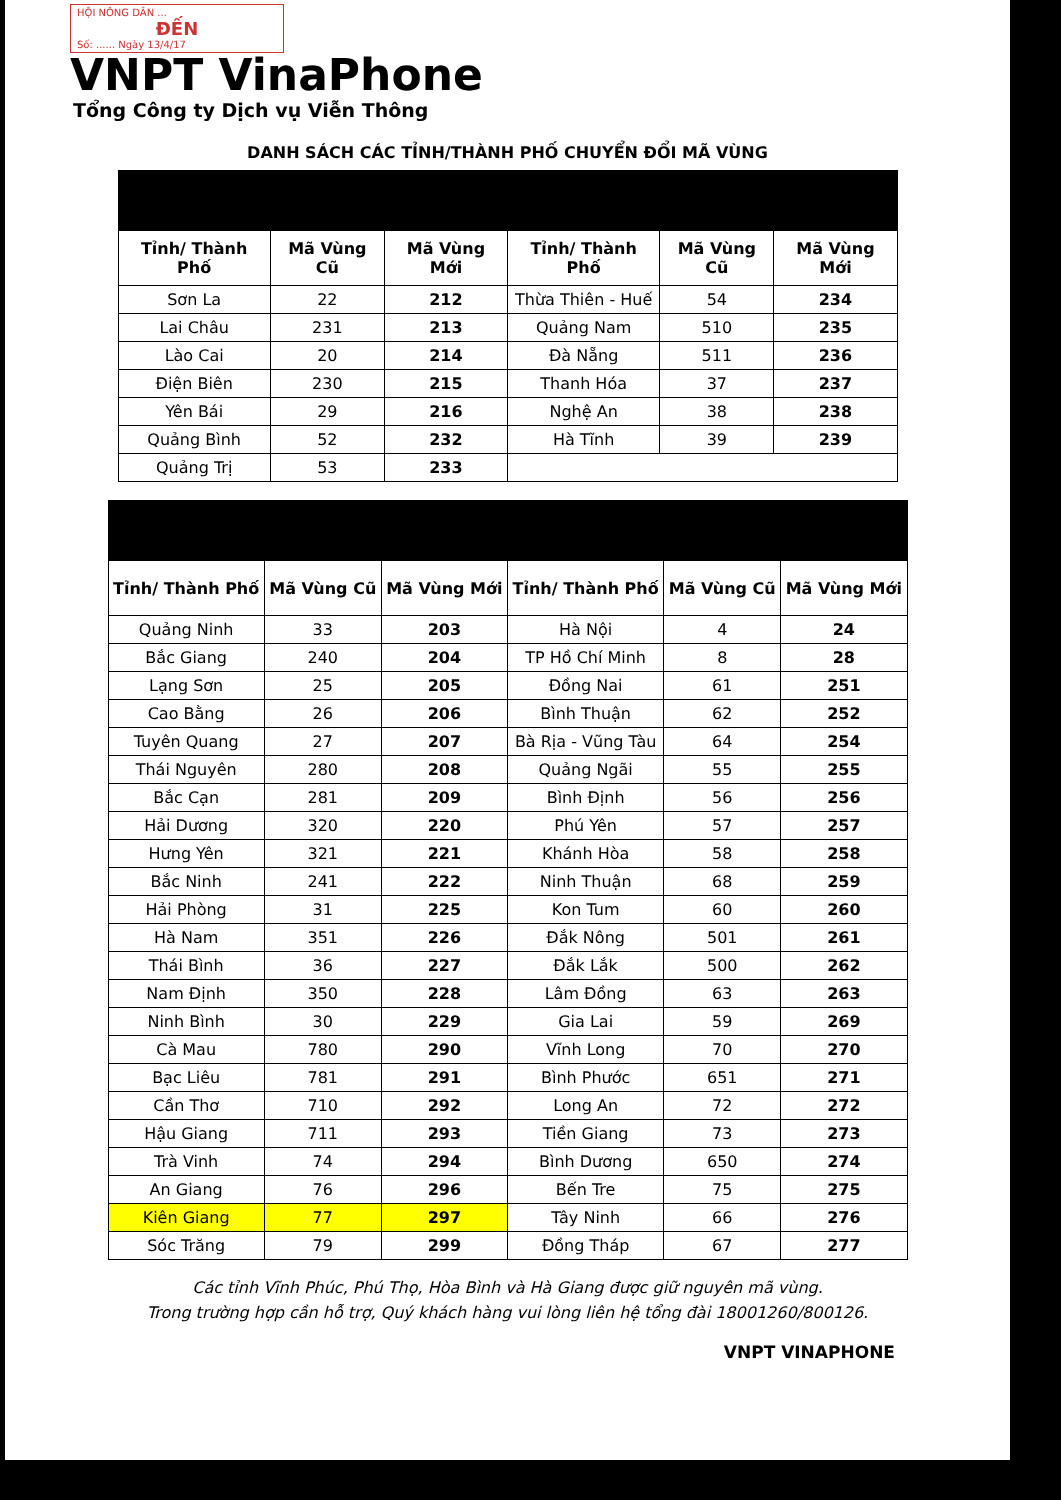HỘI NÔNG DÂN ...
ĐẾN
Số: ...... Ngày 13/4/17
VNPT VinaPhone
Tổng Công ty Dịch vụ Viễn Thông
DANH SÁCH CÁC TỈNH/THÀNH PHỐ CHUYỂN ĐỔI MÃ VÙNG
| Tỉnh/ Thành Phố | Mã Vùng Cũ | Mã Vùng Mới | Tỉnh/ Thành Phố | Mã Vùng Cũ | Mã Vùng Mới |
| --- | --- | --- | --- | --- | --- |
| Sơn La | 22 | 212 | Thừa Thiên - Huế | 54 | 234 |
| Lai Châu | 231 | 213 | Quảng Nam | 510 | 235 |
| Lào Cai | 20 | 214 | Đà Nẵng | 511 | 236 |
| Điện Biên | 230 | 215 | Thanh Hóa | 37 | 237 |
| Yên Bái | 29 | 216 | Nghệ An | 38 | 238 |
| Quảng Bình | 52 | 232 | Hà Tĩnh | 39 | 239 |
| Quảng Trị | 53 | 233 | | | |
| Tỉnh/ Thành Phố | Mã Vùng Cũ | Mã Vùng Mới | Tỉnh/ Thành Phố | Mã Vùng Cũ | Mã Vùng Mới |
| --- | --- | --- | --- | --- | --- |
| Quảng Ninh | 33 | 203 | Hà Nội | 4 | 24 |
| Bắc Giang | 240 | 204 | TP Hồ Chí Minh | 8 | 28 |
| Lạng Sơn | 25 | 205 | Đồng Nai | 61 | 251 |
| Cao Bằng | 26 | 206 | Bình Thuận | 62 | 252 |
| Tuyên Quang | 27 | 207 | Bà Rịa - Vũng Tàu | 64 | 254 |
| Thái Nguyên | 280 | 208 | Quảng Ngãi | 55 | 255 |
| Bắc Cạn | 281 | 209 | Bình Định | 56 | 256 |
| Hải Dương | 320 | 220 | Phú Yên | 57 | 257 |
| Hưng Yên | 321 | 221 | Khánh Hòa | 58 | 258 |
| Bắc Ninh | 241 | 222 | Ninh Thuận | 68 | 259 |
| Hải Phòng | 31 | 225 | Kon Tum | 60 | 260 |
| Hà Nam | 351 | 226 | Đắk Nông | 501 | 261 |
| Thái Bình | 36 | 227 | Đắk Lắk | 500 | 262 |
| Nam Định | 350 | 228 | Lâm Đồng | 63 | 263 |
| Ninh Bình | 30 | 229 | Gia Lai | 59 | 269 |
| Cà Mau | 780 | 290 | Vĩnh Long | 70 | 270 |
| Bạc Liêu | 781 | 291 | Bình Phước | 651 | 271 |
| Cần Thơ | 710 | 292 | Long An | 72 | 272 |
| Hậu Giang | 711 | 293 | Tiền Giang | 73 | 273 |
| Trà Vinh | 74 | 294 | Bình Dương | 650 | 274 |
| An Giang | 76 | 296 | Bến Tre | 75 | 275 |
| Kiên Giang | 77 | 297 | Tây Ninh | 66 | 276 |
| Sóc Trăng | 79 | 299 | Đồng Tháp | 67 | 277 |
Các tỉnh Vĩnh Phúc, Phú Thọ, Hòa Bình và Hà Giang được giữ nguyên mã vùng.
Trong trường hợp cần hỗ trợ, Quý khách hàng vui lòng liên hệ tổng đài 18001260/800126.
VNPT VINAPHONE